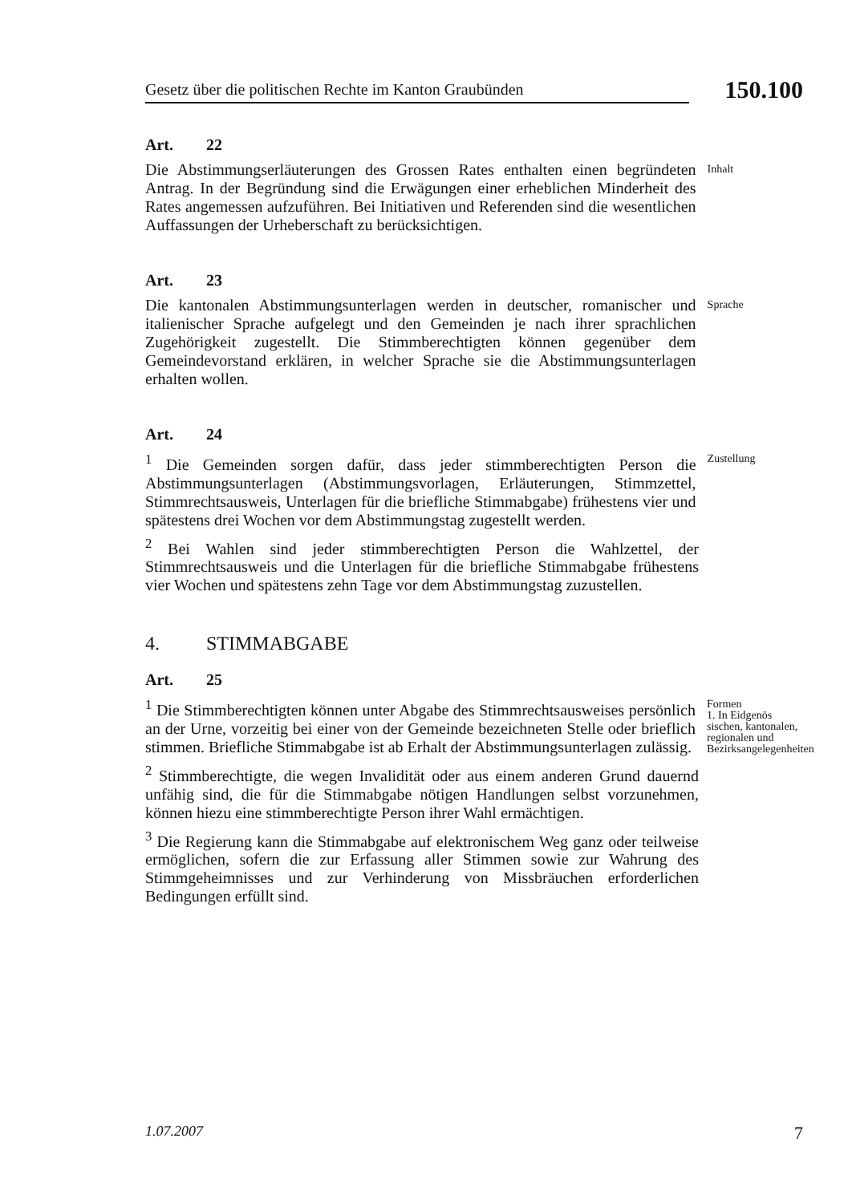Gesetz über die politischen Rechte im Kanton Graubünden
150.100
Art. 22
Die Abstimmungserläuterungen des Grossen Rates enthalten einen begründeten Antrag. In der Begründung sind die Erwägungen einer erheblichen Minderheit des Rates angemessen aufzuführen. Bei Initiativen und Referenden sind die wesentlichen Auffassungen der Urheberschaft zu berücksichtigen.
Inhalt
Art. 23
Die kantonalen Abstimmungsunterlagen werden in deutscher, romanischer und italienischer Sprache aufgelegt und den Gemeinden je nach ihrer sprachlichen Zugehörigkeit zugestellt. Die Stimmberechtigten können gegenüber dem Gemeindevorstand erklären, in welcher Sprache sie die Abstimmungsunterlagen erhalten wollen.
Sprache
Art. 24
<sup>1</sup> Die Gemeinden sorgen dafür, dass jeder stimmberechtigten Person die Abstimmungsunterlagen (Abstimmungsvorlagen, Erläuterungen, Stimmzettel, Stimmrechtsausweis, Unterlagen für die briefliche Stimmabgabe) frühestens vier und spätestens drei Wochen vor dem Abstimmungstag zugestellt werden.
Zustellung
<sup>2</sup> Bei Wahlen sind jeder stimmberechtigten Person die Wahlzettel, der Stimmrechtsausweis und die Unterlagen für die briefliche Stimmabgabe frühestens vier Wochen und spätestens zehn Tage vor dem Abstimmungstag zuzustellen.
4. STIMMABGABE
Art. 25
<sup>1</sup> Die Stimmberechtigten können unter Abgabe des Stimmrechtsausweises persönlich an der Urne, vorzeitig bei einer von der Gemeinde bezeichneten Stelle oder brieflich stimmen. Briefliche Stimmabgabe ist ab Erhalt der Abstimmungsunterlagen zulässig.
Formen
1. In Eidgenös sischen, kantonalen, regionalen und Bezirksangelegenheiten
<sup>2</sup> Stimmberechtigte, die wegen Invalidität oder aus einem anderen Grund dauernd unfähig sind, die für die Stimmabgabe nötigen Handlungen selbst vorzunehmen, können hiezu eine stimmberechtigte Person ihrer Wahl ermächtigen.
<sup>3</sup> Die Regierung kann die Stimmabgabe auf elektronischem Weg ganz oder teilweise ermöglichen, sofern die zur Erfassung aller Stimmen sowie zur Wahrung des Stimmgeheimnisses und zur Verhinderung von Missbräuchen erforderlichen Bedingungen erfüllt sind.
1.07.2007 7